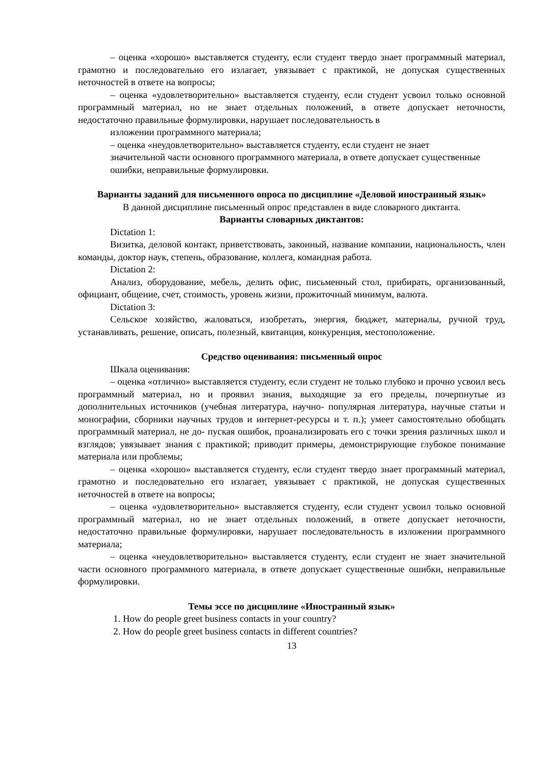– оценка «хорошо» выставляется студенту, если студент твердо знает программный материал, грамотно и последовательно его излагает, увязывает с практикой, не допуская существенных неточностей в ответе на вопросы;
– оценка «удовлетворительно» выставляется студенту, если студент усвоил только основной программный материал, но не знает отдельных положений, в ответе допускает неточности, недостаточно правильные формулировки, нарушает последовательность в
изложении программного материала;
– оценка «неудовлетворительно» выставляется студенту, если студент не знает
значительной части основного программного материала, в ответе допускает существенные
ошибки, неправильные формулировки.
Варианты заданий для письменного опроса по дисциплине «Деловой иностранный язык»
В данной дисциплине письменный опрос представлен в виде словарного диктанта.
Варианты словарных диктантов:
Dictation 1:
Визитка, деловой контакт, приветствовать, законный, название компании, национальность, член команды, доктор наук, степень, образование, коллега, командная работа.
Dictation 2:
Анализ, оборудование, мебель, делить офис, письменный стол, прибирать, организованный, официант, общение, счет, стоимость, уровень жизни, прожиточный минимум, валюта.
Dictation 3:
Сельское хозяйство, жаловаться, изобретать, энергия, бюджет, материалы, ручной труд, устанавливать, решение, описать, полезный, квитанция, конкуренция, местоположение.
Средство оценивания: письменный опрос
Шкала оценивания:
– оценка «отлично» выставляется студенту, если студент не только глубоко и прочно усвоил весь программный материал, но и проявил знания, выходящие за его пределы, почерпнутые из дополнительных источников (учебная литература, научно- популярная литература, научные статьи и монографии, сборники научных трудов и интернет-ресурсы и т. п.); умеет самостоятельно обобщать программный материал, не до- пуская ошибок, проанализировать его с точки зрения различных школ и взглядов; увязывает знания с практикой; приводит примеры, демонстрирующие глубокое понимание материала или проблемы;
– оценка «хорошо» выставляется студенту, если студент твердо знает программный материал, грамотно и последовательно его излагает, увязывает с практикой, не допуская существенных неточностей в ответе на вопросы;
– оценка «удовлетворительно» выставляется студенту, если студент усвоил только основной программный материал, но не знает отдельных положений, в ответе допускает неточности, недостаточно правильные формулировки, нарушает последовательность в изложении программного материала;
– оценка «неудовлетворительно» выставляется студенту, если студент не знает значительной части основного программного материала, в ответе допускает существенные ошибки, неправильные формулировки.
Темы эссе по дисциплине «Иностранный язык»
1. How do people greet business contacts in your country?
2. How do people greet business contacts in different countries?
13